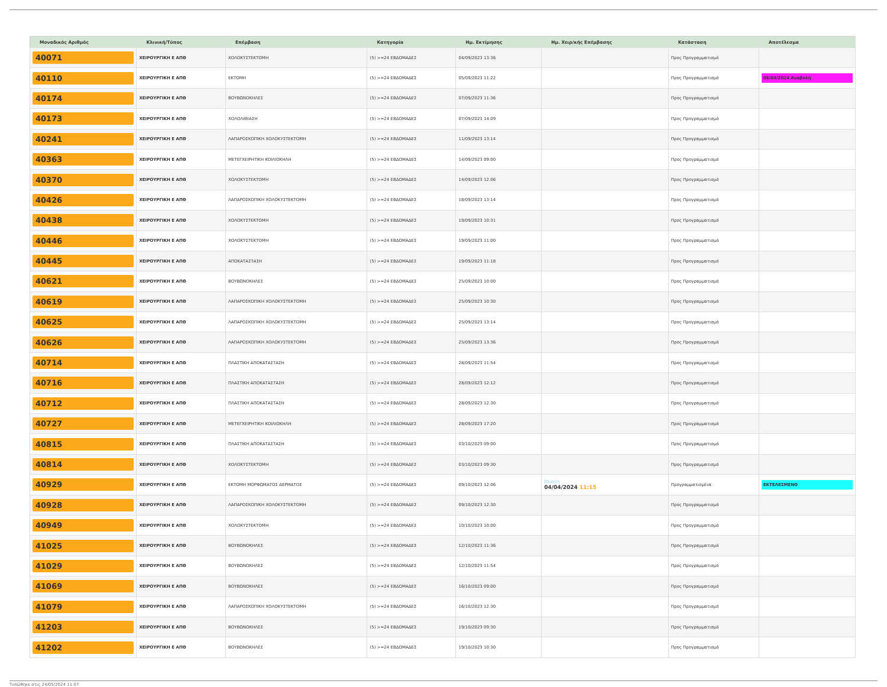| Μοναδικός Αριθμός | Κλινική/Τύπος | Επέμβαση | Κατηγορία | Ημ. Εκτίμησης | Ημ. Χειρ/κής Επέμβασης | Κατάσταση | Αποτέλεσμα |
| --- | --- | --- | --- | --- | --- | --- | --- |
| 40071 | ΧΕΙΡΟΥΡΓΙΚΗ Ε ΑΠΘ | ΧΟΛΟΚΥΣΤΕΚΤΟΜΗ | (5) >=24 ΕΒΔΟΜΑΔΕΣ | 04/09/2023 13:36 | | Προς Προγραμματισμό | |
| 40110 | ΧΕΙΡΟΥΡΓΙΚΗ Ε ΑΠΘ | ΕΚΤΟΜΗ | (5) >=24 ΕΒΔΟΜΑΔΕΣ | 05/09/2023 11:22 | | Προς Προγραμματισμό | 08/04/2024 Αναβολή |
| 40174 | ΧΕΙΡΟΥΡΓΙΚΗ Ε ΑΠΘ | ΒΟΥΒΩΝΟΚΗΛΕΣ | (5) >=24 ΕΒΔΟΜΑΔΕΣ | 07/09/2023 11:36 | | Προς Προγραμματισμό | |
| 40173 | ΧΕΙΡΟΥΡΓΙΚΗ Ε ΑΠΘ | ΧΟΛΟΛΙΘΙΑΣΗ | (5) >=24 ΕΒΔΟΜΑΔΕΣ | 07/09/2023 14:09 | | Προς Προγραμματισμό | |
| 40241 | ΧΕΙΡΟΥΡΓΙΚΗ Ε ΑΠΘ | ΛΑΠΑΡΟΣΚΟΠΙΚΗ ΧΟΛΟΚΥΣΤΕΚΤΟΜΗ | (5) >=24 ΕΒΔΟΜΑΔΕΣ | 11/09/2023 13:14 | | Προς Προγραμματισμό | |
| 40363 | ΧΕΙΡΟΥΡΓΙΚΗ Ε ΑΠΘ | ΜΕΤΕΓΧΕΙΡΗΤΙΚΗ ΚΟΙΛΙΟΚΗΛΗ | (5) >=24 ΕΒΔΟΜΑΔΕΣ | 14/09/2023 09:00 | | Προς Προγραμματισμό | |
| 40370 | ΧΕΙΡΟΥΡΓΙΚΗ Ε ΑΠΘ | ΧΟΛΟΚΥΣΤΕΚΤΟΜΗ | (5) >=24 ΕΒΔΟΜΑΔΕΣ | 14/09/2023 12:06 | | Προς Προγραμματισμό | |
| 40426 | ΧΕΙΡΟΥΡΓΙΚΗ Ε ΑΠΘ | ΛΑΠΑΡΟΣΚΟΠΙΚΗ ΧΟΛΟΚΥΣΤΕΚΤΟΜΗ | (5) >=24 ΕΒΔΟΜΑΔΕΣ | 18/09/2023 13:14 | | Προς Προγραμματισμό | |
| 40438 | ΧΕΙΡΟΥΡΓΙΚΗ Ε ΑΠΘ | ΧΟΛΟΚΥΣΤΕΚΤΟΜΗ | (5) >=24 ΕΒΔΟΜΑΔΕΣ | 19/09/2023 10:31 | | Προς Προγραμματισμό | |
| 40446 | ΧΕΙΡΟΥΡΓΙΚΗ Ε ΑΠΘ | ΧΟΛΟΚΥΣΤΕΚΤΟΜΗ | (5) >=24 ΕΒΔΟΜΑΔΕΣ | 19/09/2023 11:00 | | Προς Προγραμματισμό | |
| 40445 | ΧΕΙΡΟΥΡΓΙΚΗ Ε ΑΠΘ | ΑΠΟΚΑΤΑΣΤΑΣΗ | (5) >=24 ΕΒΔΟΜΑΔΕΣ | 19/09/2023 11:18 | | Προς Προγραμματισμό | |
| 40621 | ΧΕΙΡΟΥΡΓΙΚΗ Ε ΑΠΘ | ΒΟΥΒΩΝΟΚΗΛΕΣ | (5) >=24 ΕΒΔΟΜΑΔΕΣ | 25/09/2023 10:00 | | Προς Προγραμματισμό | |
| 40619 | ΧΕΙΡΟΥΡΓΙΚΗ Ε ΑΠΘ | ΛΑΠΑΡΟΣΚΟΠΙΚΗ ΧΟΛΟΚΥΣΤΕΚΤΟΜΗ | (5) >=24 ΕΒΔΟΜΑΔΕΣ | 25/09/2023 10:30 | | Προς Προγραμματισμό | |
| 40625 | ΧΕΙΡΟΥΡΓΙΚΗ Ε ΑΠΘ | ΛΑΠΑΡΟΣΚΟΠΙΚΗ ΧΟΛΟΚΥΣΤΕΚΤΟΜΗ | (5) >=24 ΕΒΔΟΜΑΔΕΣ | 25/09/2023 13:14 | | Προς Προγραμματισμό | |
| 40626 | ΧΕΙΡΟΥΡΓΙΚΗ Ε ΑΠΘ | ΛΑΠΑΡΟΣΚΟΠΙΚΗ ΧΟΛΟΚΥΣΤΕΚΤΟΜΗ | (5) >=24 ΕΒΔΟΜΑΔΕΣ | 25/09/2023 13:36 | | Προς Προγραμματισμό | |
| 40714 | ΧΕΙΡΟΥΡΓΙΚΗ Ε ΑΠΘ | ΠΛΑΣΤΙΚΗ ΑΠΟΚΑΤΑΣΤΑΣΗ | (5) >=24 ΕΒΔΟΜΑΔΕΣ | 28/09/2023 11:54 | | Προς Προγραμματισμό | |
| 40716 | ΧΕΙΡΟΥΡΓΙΚΗ Ε ΑΠΘ | ΠΛΑΣΤΙΚΗ ΑΠΟΚΑΤΑΣΤΑΣΗ | (5) >=24 ΕΒΔΟΜΑΔΕΣ | 28/09/2023 12:12 | | Προς Προγραμματισμό | |
| 40712 | ΧΕΙΡΟΥΡΓΙΚΗ Ε ΑΠΘ | ΠΛΑΣΤΙΚΗ ΑΠΟΚΑΤΑΣΤΑΣΗ | (5) >=24 ΕΒΔΟΜΑΔΕΣ | 28/09/2023 12:30 | | Προς Προγραμματισμό | |
| 40727 | ΧΕΙΡΟΥΡΓΙΚΗ Ε ΑΠΘ | ΜΕΤΕΓΧΕΙΡΗΤΙΚΗ ΚΟΙΛΙΟΚΗΛΗ | (5) >=24 ΕΒΔΟΜΑΔΕΣ | 28/09/2023 17:20 | | Προς Προγραμματισμό | |
| 40815 | ΧΕΙΡΟΥΡΓΙΚΗ Ε ΑΠΘ | ΠΛΑΣΤΙΚΗ ΑΠΟΚΑΤΑΣΤΑΣΗ | (5) >=24 ΕΒΔΟΜΑΔΕΣ | 03/10/2023 09:00 | | Προς Προγραμματισμό | |
| 40814 | ΧΕΙΡΟΥΡΓΙΚΗ Ε ΑΠΘ | ΧΟΛΟΚΥΣΤΕΚΤΟΜΗ | (5) >=24 ΕΒΔΟΜΑΔΕΣ | 03/10/2023 09:30 | | Προς Προγραμματισμό | |
| 40929 | ΧΕΙΡΟΥΡΓΙΚΗ Ε ΑΠΘ | ΕΚΤΟΜΗ ΜΟΡΦΩΜΑΤΟΣ ΔΕΡΜΑΤΟΣ | (5) >=24 ΕΒΔΟΜΑΔΕΣ | 09/10/2023 12:06 | Πέμπτη 04/04/2024 11:15 | Προγραμματισμένα | ΕΚΤΕΛΕΣΜΕΝΟ |
| 40928 | ΧΕΙΡΟΥΡΓΙΚΗ Ε ΑΠΘ | ΛΑΠΑΡΟΣΚΟΠΙΚΗ ΧΟΛΟΚΥΣΤΕΚΤΟΜΗ | (5) >=24 ΕΒΔΟΜΑΔΕΣ | 09/10/2023 12:30 | | Προς Προγραμματισμό | |
| 40949 | ΧΕΙΡΟΥΡΓΙΚΗ Ε ΑΠΘ | ΧΟΛΟΚΥΣΤΕΚΤΟΜΗ | (5) >=24 ΕΒΔΟΜΑΔΕΣ | 10/10/2023 10:00 | | Προς Προγραμματισμό | |
| 41025 | ΧΕΙΡΟΥΡΓΙΚΗ Ε ΑΠΘ | ΒΟΥΒΩΝΟΚΗΛΕΣ | (5) >=24 ΕΒΔΟΜΑΔΕΣ | 12/10/2023 11:36 | | Προς Προγραμματισμό | |
| 41029 | ΧΕΙΡΟΥΡΓΙΚΗ Ε ΑΠΘ | ΒΟΥΒΩΝΟΚΗΛΕΣ | (5) >=24 ΕΒΔΟΜΑΔΕΣ | 12/10/2023 11:54 | | Προς Προγραμματισμό | |
| 41069 | ΧΕΙΡΟΥΡΓΙΚΗ Ε ΑΠΘ | ΒΟΥΒΩΝΟΚΗΛΕΣ | (5) >=24 ΕΒΔΟΜΑΔΕΣ | 16/10/2023 09:00 | | Προς Προγραμματισμό | |
| 41079 | ΧΕΙΡΟΥΡΓΙΚΗ Ε ΑΠΘ | ΛΑΠΑΡΟΣΚΟΠΙΚΗ ΧΟΛΟΚΥΣΤΕΚΤΟΜΗ | (5) >=24 ΕΒΔΟΜΑΔΕΣ | 16/10/2023 12:30 | | Προς Προγραμματισμό | |
| 41203 | ΧΕΙΡΟΥΡΓΙΚΗ Ε ΑΠΘ | ΒΟΥΒΩΝΟΚΗΛΕΣ | (5) >=24 ΕΒΔΟΜΑΔΕΣ | 19/10/2023 09:30 | | Προς Προγραμματισμό | |
| 41202 | ΧΕΙΡΟΥΡΓΙΚΗ Ε ΑΠΘ | ΒΟΥΒΩΝΟΚΗΛΕΣ | (5) >=24 ΕΒΔΟΜΑΔΕΣ | 19/10/2023 10:30 | | Προς Προγραμματισμό | |
Τυπώθηκε στις 24/05/2024 11:07